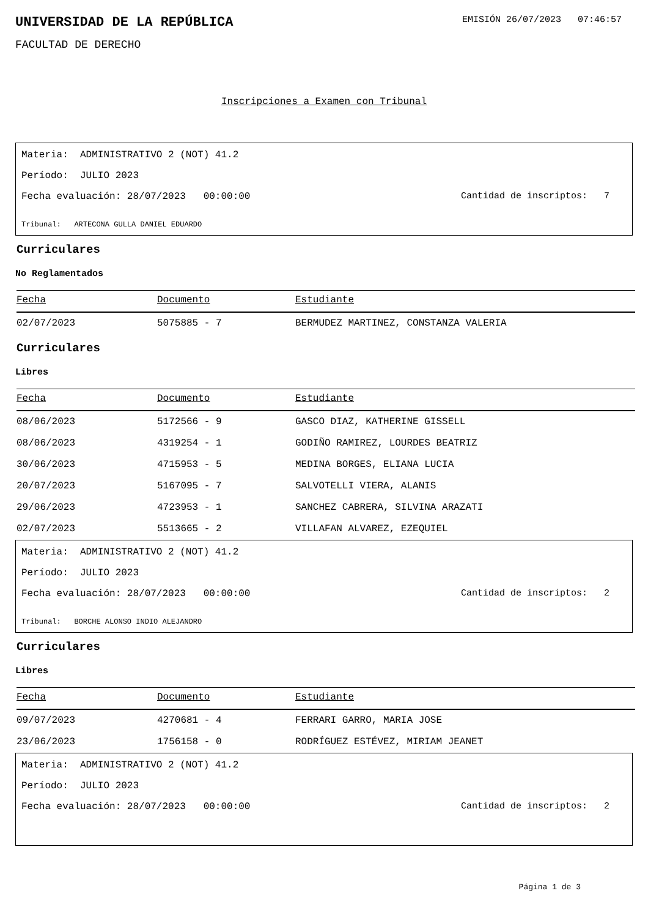UNIVERSIDAD DE LA REPÚBLICA
EMISIÓN 26/07/2023 07:46:57
FACULTAD DE DERECHO
Inscripciones a Examen con Tribunal
Materia: ADMINISTRATIVO 2 (NOT) 41.2
Período: JULIO 2023
Fecha evaluación: 28/07/2023 00:00:00 Cantidad de inscriptos: 7
Tribunal: ARTECONA GULLA DANIEL EDUARDO
Curriculares
No Reglamentados
| Fecha | Documento | Estudiante |
| --- | --- | --- |
| 02/07/2023 | 5075885 - 7 | BERMUDEZ MARTINEZ, CONSTANZA VALERIA |
Curriculares
Libres
| Fecha | Documento | Estudiante |
| --- | --- | --- |
| 08/06/2023 | 5172566 - 9 | GASCO DIAZ, KATHERINE GISSELL |
| 08/06/2023 | 4319254 - 1 | GODIÑO RAMIREZ, LOURDES BEATRIZ |
| 30/06/2023 | 4715953 - 5 | MEDINA BORGES, ELIANA LUCIA |
| 20/07/2023 | 5167095 - 7 | SALVOTELLI VIERA, ALANIS |
| 29/06/2023 | 4723953 - 1 | SANCHEZ CABRERA, SILVINA ARAZATI |
| 02/07/2023 | 5513665 - 2 | VILLAFAN ALVAREZ, EZEQUIEL |
Materia: ADMINISTRATIVO 2 (NOT) 41.2
Período: JULIO 2023
Fecha evaluación: 28/07/2023 00:00:00 Cantidad de inscriptos: 2
Tribunal: BORCHE ALONSO INDIO ALEJANDRO
Curriculares
Libres
| Fecha | Documento | Estudiante |
| --- | --- | --- |
| 09/07/2023 | 4270681 - 4 | FERRARI GARRO, MARIA JOSE |
| 23/06/2023 | 1756158 - 0 | RODRÍGUEZ ESTÉVEZ, MIRIAM JEANET |
Materia: ADMINISTRATIVO 2 (NOT) 41.2
Período: JULIO 2023
Fecha evaluación: 28/07/2023 00:00:00 Cantidad de inscriptos: 2
Página 1 de 3